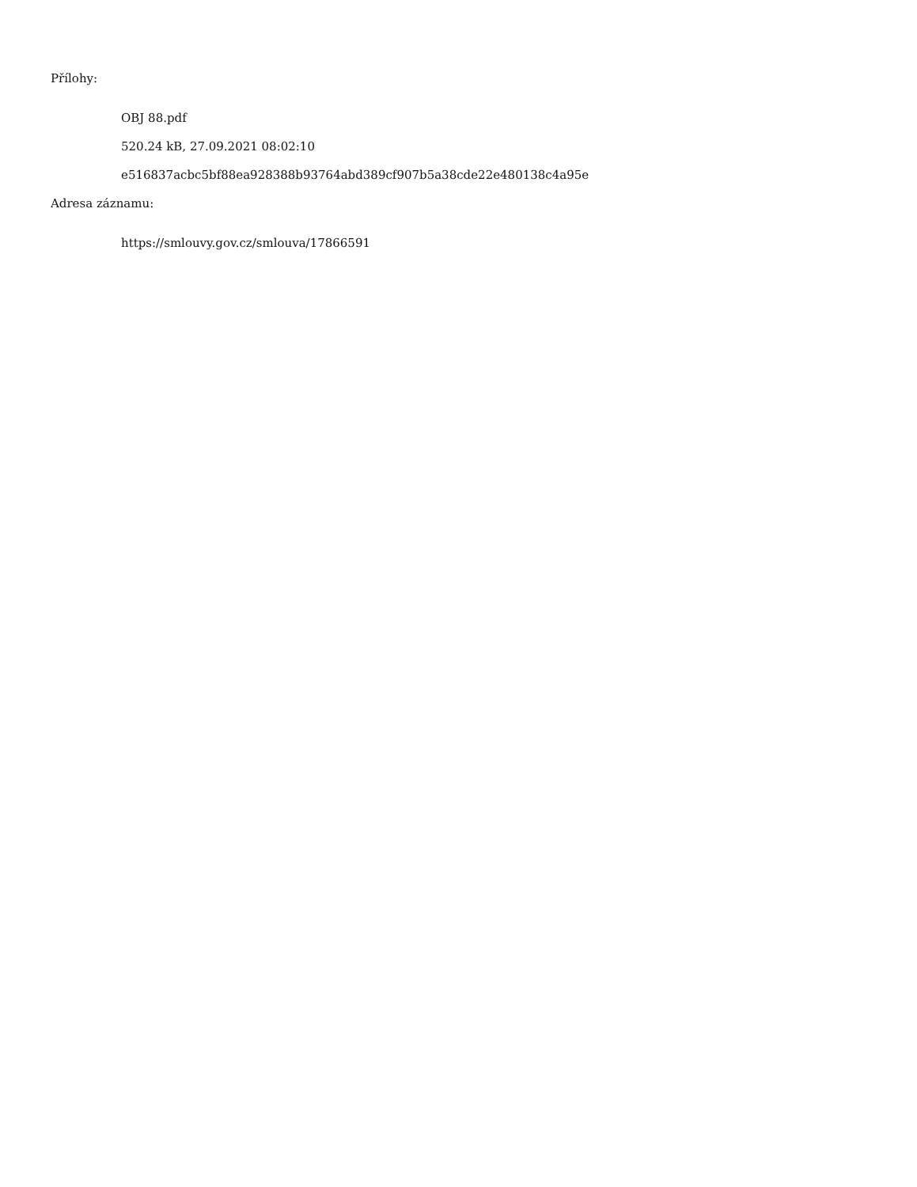Přílohy:
OBJ 88.pdf
520.24 kB, 27.09.2021 08:02:10
e516837acbc5bf88ea928388b93764abd389cf907b5a38cde22e480138c4a95e
Adresa záznamu:
https://smlouvy.gov.cz/smlouva/17866591